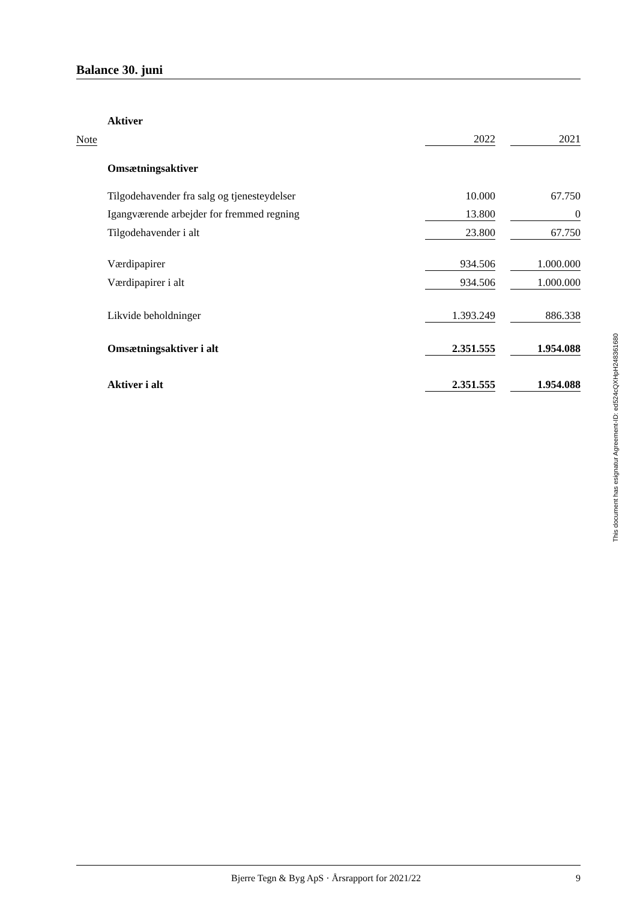Balance 30. juni
| | Aktiver | | | |
| Note | | 2022 | | 2021 |
| | Omsætningsaktiver | | | |
| | Tilgodehavender fra salg og tjenesteydelser | 10.000 | | 67.750 |
| | Igangværende arbejder for fremmed regning | 13.800 | | 0 |
| | Tilgodehavender i alt | 23.800 | | 67.750 |
| | Værdipapirer | 934.506 | | 1.000.000 |
| | Værdipapirer i alt | 934.506 | | 1.000.000 |
| | Likvide beholdninger | 1.393.249 | | 886.338 |
| | Omsætningsaktiver i alt | 2.351.555 | | 1.954.088 |
| | Aktiver i alt | 2.351.555 | | 1.954.088 |
Bjerre Tegn & Byg ApS · Årsrapport for 2021/22 9
This document has esignatur Agreement-ID: ed524cQXHpH248361680